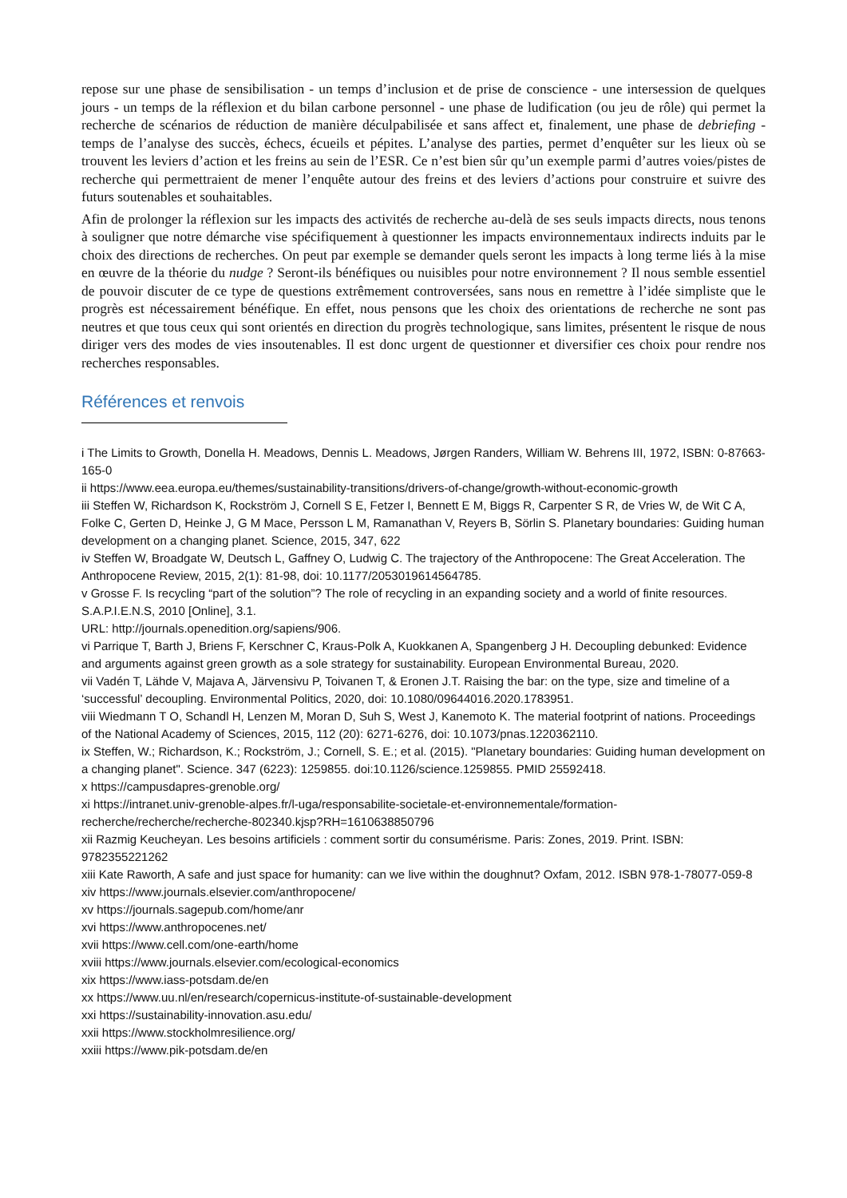repose sur une phase de sensibilisation - un temps d’inclusion et de prise de conscience - une intersession de quelques jours - un temps de la réflexion et du bilan carbone personnel - une phase de ludification (ou jeu de rôle) qui permet la recherche de scénarios de réduction de manière déculpabilisée et sans affect et, finalement, une phase de debriefing - temps de l’analyse des succès, échecs, écueils et pépites. L’analyse des parties, permet d’enquêter sur les lieux où se trouvent les leviers d’action et les freins au sein de l’ESR. Ce n’est bien sûr qu’un exemple parmi d’autres voies/pistes de recherche qui permettraient de mener l’enquête autour des freins et des leviers d’actions pour construire et suivre des futurs soutenables et souhaitables.
Afin de prolonger la réflexion sur les impacts des activités de recherche au-delà de ses seuls impacts directs, nous tenons à souligner que notre démarche vise spécifiquement à questionner les impacts environnementaux indirects induits par le choix des directions de recherches. On peut par exemple se demander quels seront les impacts à long terme liés à la mise en œuvre de la théorie du nudge ? Seront-ils bénéfiques ou nuisibles pour notre environnement ? Il nous semble essentiel de pouvoir discuter de ce type de questions extrêmement controversées, sans nous en remettre à l’idée simpliste que le progrès est nécessairement bénéfique. En effet, nous pensons que les choix des orientations de recherche ne sont pas neutres et que tous ceux qui sont orientés en direction du progrès technologique, sans limites, présentent le risque de nous diriger vers des modes de vies insoutenables. Il est donc urgent de questionner et diversifier ces choix pour rendre nos recherches responsables.
Références et renvois
i The Limits to Growth, Donella H. Meadows, Dennis L. Meadows, Jørgen Randers, William W. Behrens III, 1972, ISBN: 0-87663-165-0
ii https://www.eea.europa.eu/themes/sustainability-transitions/drivers-of-change/growth-without-economic-growth
iii Steffen W, Richardson K, Rockström J, Cornell S E, Fetzer I, Bennett E M, Biggs R, Carpenter S R, de Vries W, de Wit C A, Folke C, Gerten D, Heinke J, G M Mace, Persson L M, Ramanathan V, Reyers B, Sörlin S. Planetary boundaries: Guiding human development on a changing planet. Science, 2015, 347, 622
iv Steffen W, Broadgate W, Deutsch L, Gaffney O, Ludwig C. The trajectory of the Anthropocene: The Great Acceleration. The Anthropocene Review, 2015, 2(1): 81-98, doi: 10.1177/2053019614564785.
v Grosse F. Is recycling “part of the solution”? The role of recycling in an expanding society and a world of finite resources. S.A.P.I.E.N.S, 2010 [Online], 3.1.
URL: http://journals.openedition.org/sapiens/906.
vi Parrique T, Barth J, Briens F, Kerschner C, Kraus-Polk A, Kuokkanen A, Spangenberg J H. Decoupling debunked: Evidence and arguments against green growth as a sole strategy for sustainability. European Environmental Bureau, 2020.
vii Vadén T, Lähde V, Majava A, Järvensivu P, Toivanen T, & Eronen J.T. Raising the bar: on the type, size and timeline of a ‘successful’ decoupling. Environmental Politics, 2020, doi: 10.1080/09644016.2020.1783951.
viii Wiedmann T O, Schandl H, Lenzen M, Moran D, Suh S, West J, Kanemoto K. The material footprint of nations. Proceedings of the National Academy of Sciences, 2015, 112 (20): 6271-6276, doi: 10.1073/pnas.1220362110.
ix Steffen, W.; Richardson, K.; Rockström, J.; Cornell, S. E.; et al. (2015). "Planetary boundaries: Guiding human development on a changing planet". Science. 347 (6223): 1259855. doi:10.1126/science.1259855. PMID 25592418.
x https://campusdapres-grenoble.org/
xi https://intranet.univ-grenoble-alpes.fr/l-uga/responsabilite-societale-et-environnementale/formation-recherche/recherche/recherche-802340.kjsp?RH=1610638850796
xii Razmig Keucheyan. Les besoins artificiels : comment sortir du consumérisme. Paris: Zones, 2019. Print. ISBN: 9782355221262
xiii Kate Raworth, A safe and just space for humanity: can we live within the doughnut? Oxfam, 2012. ISBN 978-1-78077-059-8
xiv https://www.journals.elsevier.com/anthropocene/
xv https://journals.sagepub.com/home/anr
xvi https://www.anthropocenes.net/
xvii https://www.cell.com/one-earth/home
xviii https://www.journals.elsevier.com/ecological-economics
xix https://www.iass-potsdam.de/en
xx https://www.uu.nl/en/research/copernicus-institute-of-sustainable-development
xxi https://sustainability-innovation.asu.edu/
xxii https://www.stockholmresilience.org/
xxiii https://www.pik-potsdam.de/en